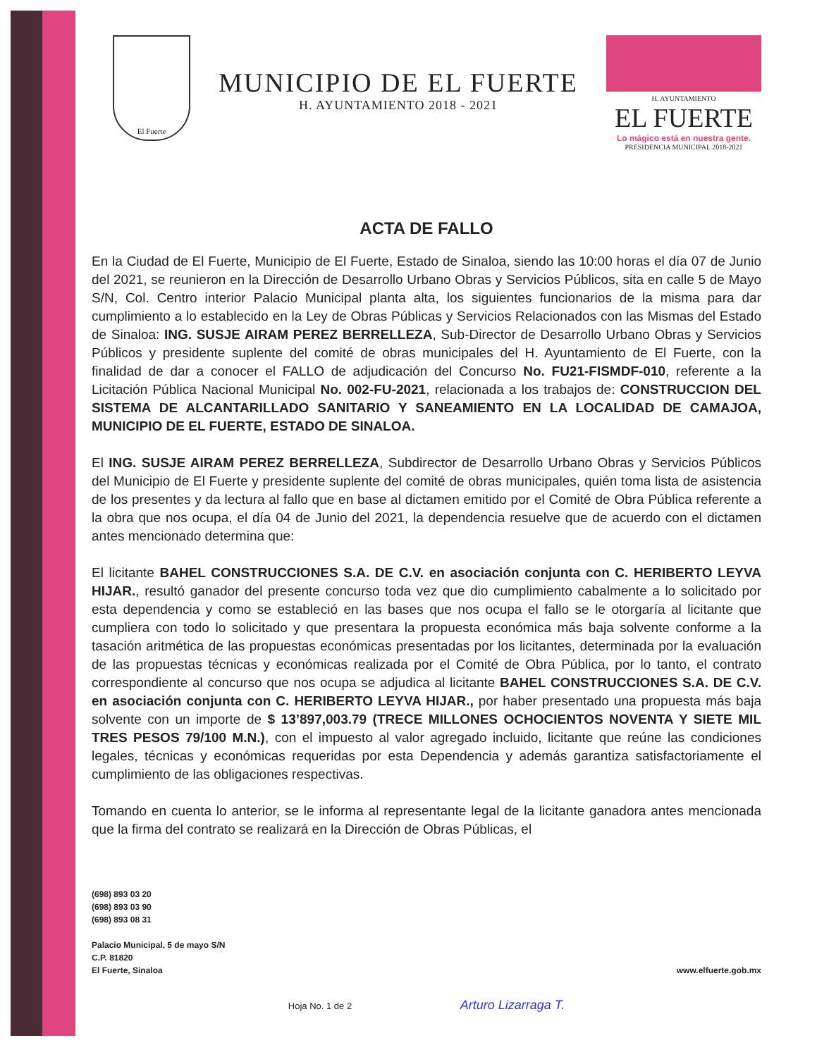El Fuerte
MUNICIPIO DE EL FUERTE
H. AYUNTAMIENTO 2018 - 2021
H. AYUNTAMIENTO
EL FUERTE
Lo mágico está en nuestra gente.
PRESIDENCIA MUNICIPAL 2018-2021
ACTA DE FALLO
En la Ciudad de El Fuerte, Municipio de El Fuerte, Estado de Sinaloa, siendo las 10:00 horas el día 07 de Junio del 2021, se reunieron en la Dirección de Desarrollo Urbano Obras y Servicios Públicos, sita en calle 5 de Mayo S/N, Col. Centro interior Palacio Municipal planta alta, los siguientes funcionarios de la misma para dar cumplimiento a lo establecido en la Ley de Obras Públicas y Servicios Relacionados con las Mismas del Estado de Sinaloa: ING. SUSJE AIRAM PEREZ BERRELLEZA, Sub-Director de Desarrollo Urbano Obras y Servicios Públicos y presidente suplente del comité de obras municipales del H. Ayuntamiento de El Fuerte, con la finalidad de dar a conocer el FALLO de adjudicación del Concurso No. FU21-FISMDF-010, referente a la Licitación Pública Nacional Municipal No. 002-FU-2021, relacionada a los trabajos de: CONSTRUCCION DEL SISTEMA DE ALCANTARILLADO SANITARIO Y SANEAMIENTO EN LA LOCALIDAD DE CAMAJOA, MUNICIPIO DE EL FUERTE, ESTADO DE SINALOA.
El ING. SUSJE AIRAM PEREZ BERRELLEZA, Subdirector de Desarrollo Urbano Obras y Servicios Públicos del Municipio de El Fuerte y presidente suplente del comité de obras municipales, quién toma lista de asistencia de los presentes y da lectura al fallo que en base al dictamen emitido por el Comité de Obra Pública referente a la obra que nos ocupa, el día 04 de Junio del 2021, la dependencia resuelve que de acuerdo con el dictamen antes mencionado determina que:
El licitante BAHEL CONSTRUCCIONES S.A. DE C.V. en asociación conjunta con C. HERIBERTO LEYVA HIJAR., resultó ganador del presente concurso toda vez que dio cumplimiento cabalmente a lo solicitado por esta dependencia y como se estableció en las bases que nos ocupa el fallo se le otorgaría al licitante que cumpliera con todo lo solicitado y que presentara la propuesta económica más baja solvente conforme a la tasación aritmética de las propuestas económicas presentadas por los licitantes, determinada por la evaluación de las propuestas técnicas y económicas realizada por el Comité de Obra Pública, por lo tanto, el contrato correspondiente al concurso que nos ocupa se adjudica al licitante BAHEL CONSTRUCCIONES S.A. DE C.V. en asociación conjunta con C. HERIBERTO LEYVA HIJAR., por haber presentado una propuesta más baja solvente con un importe de $ 13’897,003.79 (TRECE MILLONES OCHOCIENTOS NOVENTA Y SIETE MIL TRES PESOS 79/100 M.N.), con el impuesto al valor agregado incluido, licitante que reúne las condiciones legales, técnicas y económicas requeridas por esta Dependencia y además garantiza satisfactoriamente el cumplimiento de las obligaciones respectivas.
Tomando en cuenta lo anterior, se le informa al representante legal de la licitante ganadora antes mencionada que la firma del contrato se realizará en la Dirección de Obras Públicas, el
(698) 893 03 20
(698) 893 03 90
(698) 893 08 31
Palacio Municipal, 5 de mayo S/N
C.P. 81820
El Fuerte, Sinaloa
www.elfuerte.gob.mx
Hoja No. 1 de 2 Arturo Lizarraga T.